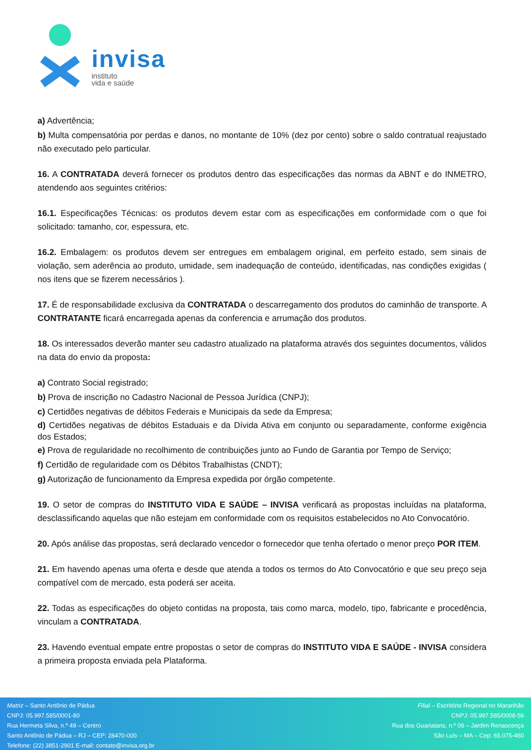invisa
instituto
vida e saúde
a) Advertência;
b) Multa compensatória por perdas e danos, no montante de 10% (dez por cento) sobre o saldo contratual reajustado não executado pelo particular.
16. A CONTRATADA deverá fornecer os produtos dentro das especificações das normas da ABNT e do INMETRO, atendendo aos seguintes critérios:
16.1. Especificações Técnicas: os produtos devem estar com as especificações em conformidade com o que foi solicitado: tamanho, cor, espessura, etc.
16.2. Embalagem: os produtos devem ser entregues em embalagem original, em perfeito estado, sem sinais de violação, sem aderência ao produto, umidade, sem inadequação de conteúdo, identificadas, nas condições exigidas ( nos itens que se fizerem necessários ).
17. É de responsabilidade exclusiva da CONTRATADA o descarregamento dos produtos do caminhão de transporte. A CONTRATANTE ficará encarregada apenas da conferencia e arrumação dos produtos.
18. Os interessados deverão manter seu cadastro atualizado na plataforma através dos seguintes documentos, válidos na data do envio da proposta:
a) Contrato Social registrado;
b) Prova de inscrição no Cadastro Nacional de Pessoa Jurídica (CNPJ);
c) Certidões negativas de débitos Federais e Municipais da sede da Empresa;
d) Certidões negativas de débitos Estaduais e da Dívida Ativa em conjunto ou separadamente, conforme exigência dos Estados;
e) Prova de regularidade no recolhimento de contribuições junto ao Fundo de Garantia por Tempo de Serviço;
f) Certidão de regularidade com os Débitos Trabalhistas (CNDT);
g) Autorização de funcionamento da Empresa expedida por órgão competente.
19. O setor de compras do INSTITUTO VIDA E SAÚDE – INVISA verificará as propostas incluídas na plataforma, desclassificando aquelas que não estejam em conformidade com os requisitos estabelecidos no Ato Convocatório.
20. Após análise das propostas, será declarado vencedor o fornecedor que tenha ofertado o menor preço POR ITEM.
21. Em havendo apenas uma oferta e desde que atenda a todos os termos do Ato Convocatório e que seu preço seja compatível com de mercado, esta poderá ser aceita.
22. Todas as especificações do objeto contidas na proposta, tais como marca, modelo, tipo, fabricante e procedência, vinculam a CONTRATADA.
23. Havendo eventual empate entre propostas o setor de compras do INSTITUTO VIDA E SAÚDE - INVISA considera a primeira proposta enviada pela Plataforma.
Matriz – Santo Antônio de Pádua
CNPJ: 05.997.585/0001-80
Rua Hermeta Silva, n.º 49 – Centro
Santo Antônio de Pádua – RJ – CEP: 28470-000
Telefone: (22) 3851-2901 E-mail: contato@invisa.org.br
Filial – Escritório Regional no Maranhão
CNPJ: 05.997.585/0008-56
Rua dos Guariatans, n.º 06 – Jardim Renascença
São Luís – MA – Cep: 65.075-460